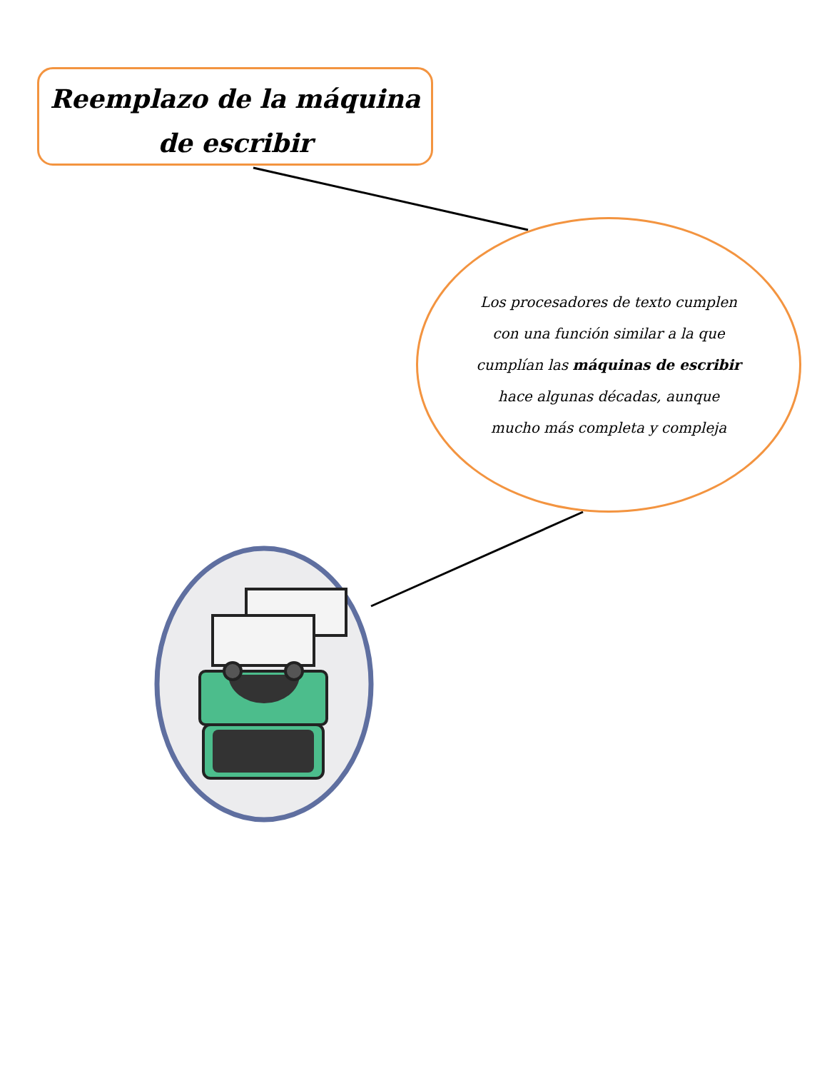Reemplazo de la máquina de escribir
Los procesadores de texto cumplen con una función similar a la que cumplían las máquinas de escribir hace algunas décadas, aunque mucho más completa y compleja